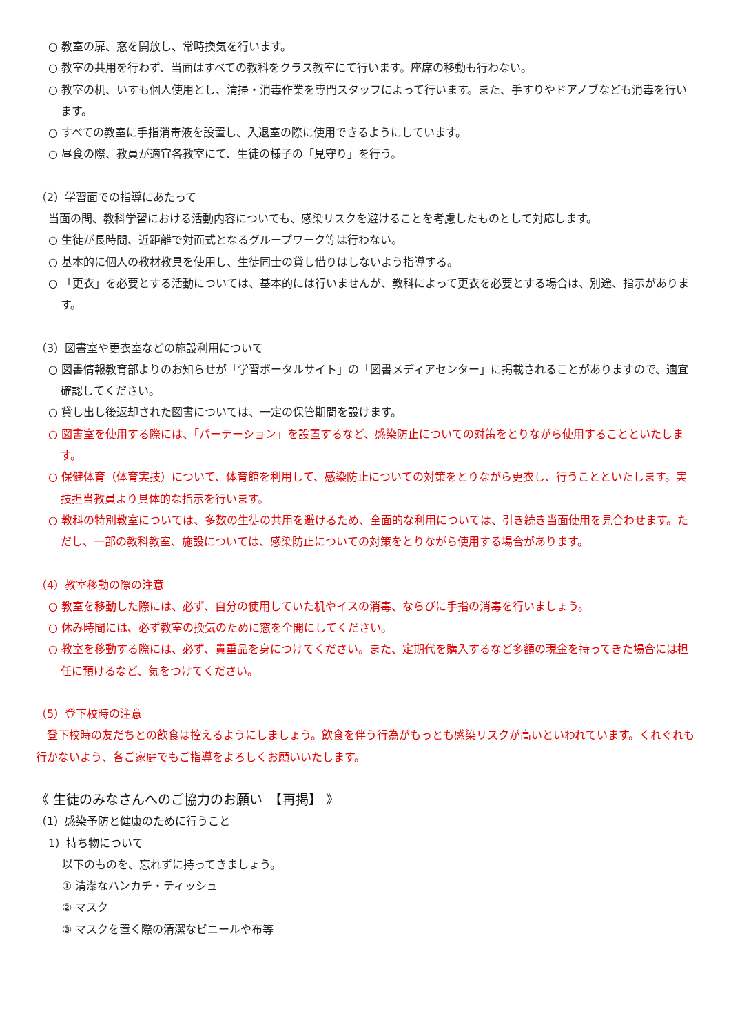○ 教室の扉、窓を開放し、常時換気を行います。
○ 教室の共用を行わず、当面はすべての教科をクラス教室にて行います。座席の移動も行わない。
○ 教室の机、いすも個人使用とし、清掃・消毒作業を専門スタッフによって行います。また、手すりやドアノブなども消毒を行います。
○ すべての教室に手指消毒液を設置し、入退室の際に使用できるようにしています。
○ 昼食の際、教員が適宜各教室にて、生徒の様子の「見守り」を行う。
（2）学習面での指導にあたって
当面の間、教科学習における活動内容についても、感染リスクを避けることを考慮したものとして対応します。
○ 生徒が長時間、近距離で対面式となるグループワーク等は行わない。
○ 基本的に個人の教材教具を使用し、生徒同士の貸し借りはしないよう指導する。
○ 「更衣」を必要とする活動については、基本的には行いませんが、教科によって更衣を必要とする場合は、別途、指示があります。
（3）図書室や更衣室などの施設利用について
○ 図書情報教育部よりのお知らせが「学習ポータルサイト」の「図書メディアセンター」に掲載されることがありますので、適宜確認してください。
○ 貸し出し後返却された図書については、一定の保管期間を設けます。
○ 図書室を使用する際には、「パーテーション」を設置するなど、感染防止についての対策をとりながら使用することといたします。
○ 保健体育（体育実技）について、体育館を利用して、感染防止についての対策をとりながら更衣し、行うことといたします。実技担当教員より具体的な指示を行います。
○ 教科の特別教室については、多数の生徒の共用を避けるため、全面的な利用については、引き続き当面使用を見合わせます。ただし、一部の教科教室、施設については、感染防止についての対策をとりながら使用する場合があります。
（4）教室移動の際の注意
○ 教室を移動した際には、必ず、自分の使用していた机やイスの消毒、ならびに手指の消毒を行いましょう。
○ 休み時間には、必ず教室の換気のために窓を全開にしてください。
○ 教室を移動する際には、必ず、貴重品を身につけてください。また、定期代を購入するなど多額の現金を持ってきた場合には担任に預けるなど、気をつけてください。
（5）登下校時の注意
　登下校時の友だちとの飲食は控えるようにしましょう。飲食を伴う行為がもっとも感染リスクが高いといわれています。くれぐれも行かないよう、各ご家庭でもご指導をよろしくお願いいたします。
《 生徒のみなさんへのご協力のお願い　【再掲】 》
（1）感染予防と健康のために行うこと
1）持ち物について
以下のものを、忘れずに持ってきましょう。
① 清潔なハンカチ・ティッシュ
② マスク
③ マスクを置く際の清潔なビニールや布等